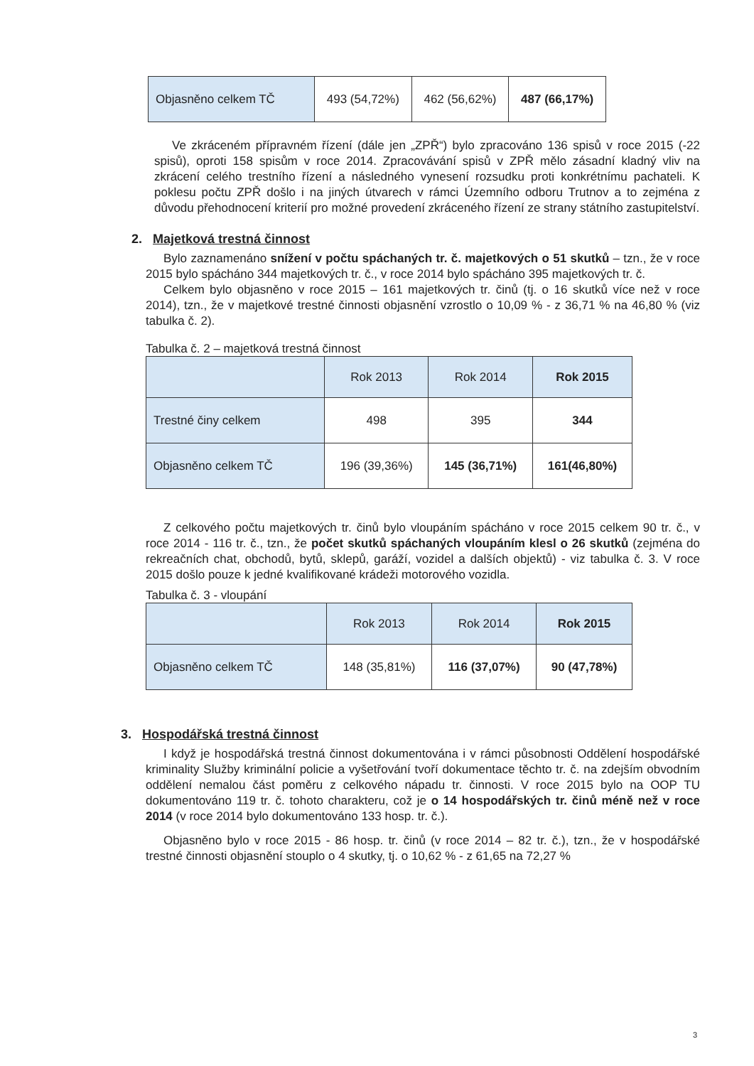| Objasněno celkem TČ | 493 (54,72%) | 462 (56,62%) | 487 (66,17%) |
Ve zkráceném přípravném řízení (dále jen „ZPŘ“) bylo zpracováno 136 spisů v roce 2015 (-22 spisů), oproti 158 spisům v roce 2014. Zpracovávání spisů v ZPŘ mělo zásadní kladný vliv na zkrácení celého trestního řízení a následného vynesení rozsudku proti konkrétnímu pachateli. K poklesu počtu ZPŘ došlo i na jiných útvarech v rámci Územního odboru Trutnov a to zejména z důvodu přehodnocení kriterií pro možné provedení zkráceného řízení ze strany státního zastupitelství.
2. Majetková trestná činnost
Bylo zaznamenáno snížení v počtu spáchaných tr. č. majetkových o 51 skutků – tzn., že v roce 2015 bylo spácháno 344 majetkových tr. č., v roce 2014 bylo spácháno 395 majetkových tr. č.
Celkem bylo objasněno v roce 2015 – 161 majetkových tr. činů (tj. o 16 skutků více než v roce 2014), tzn., že v majetkové trestné činnosti objasnění vzrostlo o 10,09 % - z 36,71 % na 46,80 % (viz tabulka č. 2).
Tabulka č. 2 – majetková trestná činnost
| | Rok 2013 | Rok 2014 | Rok 2015 |
| --- | --- | --- | --- |
| Trestné činy celkem | 498 | 395 | 344 |
| Objasněno celkem TČ | 196 (39,36%) | 145 (36,71%) | 161(46,80%) |
Z celkového počtu majetkových tr. činů bylo vloupáním spácháno v roce 2015 celkem 90 tr. č., v roce 2014 - 116 tr. č., tzn., že počet skutků spáchaných vloupáním klesl o 26 skutků (zejména do rekreačních chat, obchodů, bytů, sklepů, garáží, vozidel a dalších objektů) - viz tabulka č. 3. V roce 2015 došlo pouze k jedné kvalifikované krádeži motorového vozidla.
Tabulka č. 3 - vloupání
| | Rok 2013 | Rok 2014 | Rok 2015 |
| --- | --- | --- | --- |
| Objasněno celkem TČ | 148 (35,81%) | 116 (37,07%) | 90 (47,78%) |
3. Hospodářská trestná činnost
I když je hospodářská trestná činnost dokumentována i v rámci působnosti Oddělení hospodářské kriminality Služby kriminální policie a vyšetřování tvoří dokumentace těchto tr. č. na zdejším obvodním oddělení nemalou část poměru z celkového nápadu tr. činnosti. V roce 2015 bylo na OOP TU dokumentováno 119 tr. č. tohoto charakteru, což je o 14 hospodářských tr. činů méně než v roce 2014 (v roce 2014 bylo dokumentováno 133 hosp. tr. č.).
Objasněno bylo v roce 2015 - 86 hosp. tr. činů (v roce 2014 – 82 tr. č.), tzn., že v hospodářské trestné činnosti objasnění stouplo o 4 skutky, tj. o 10,62 % - z 61,65 na 72,27 %
3